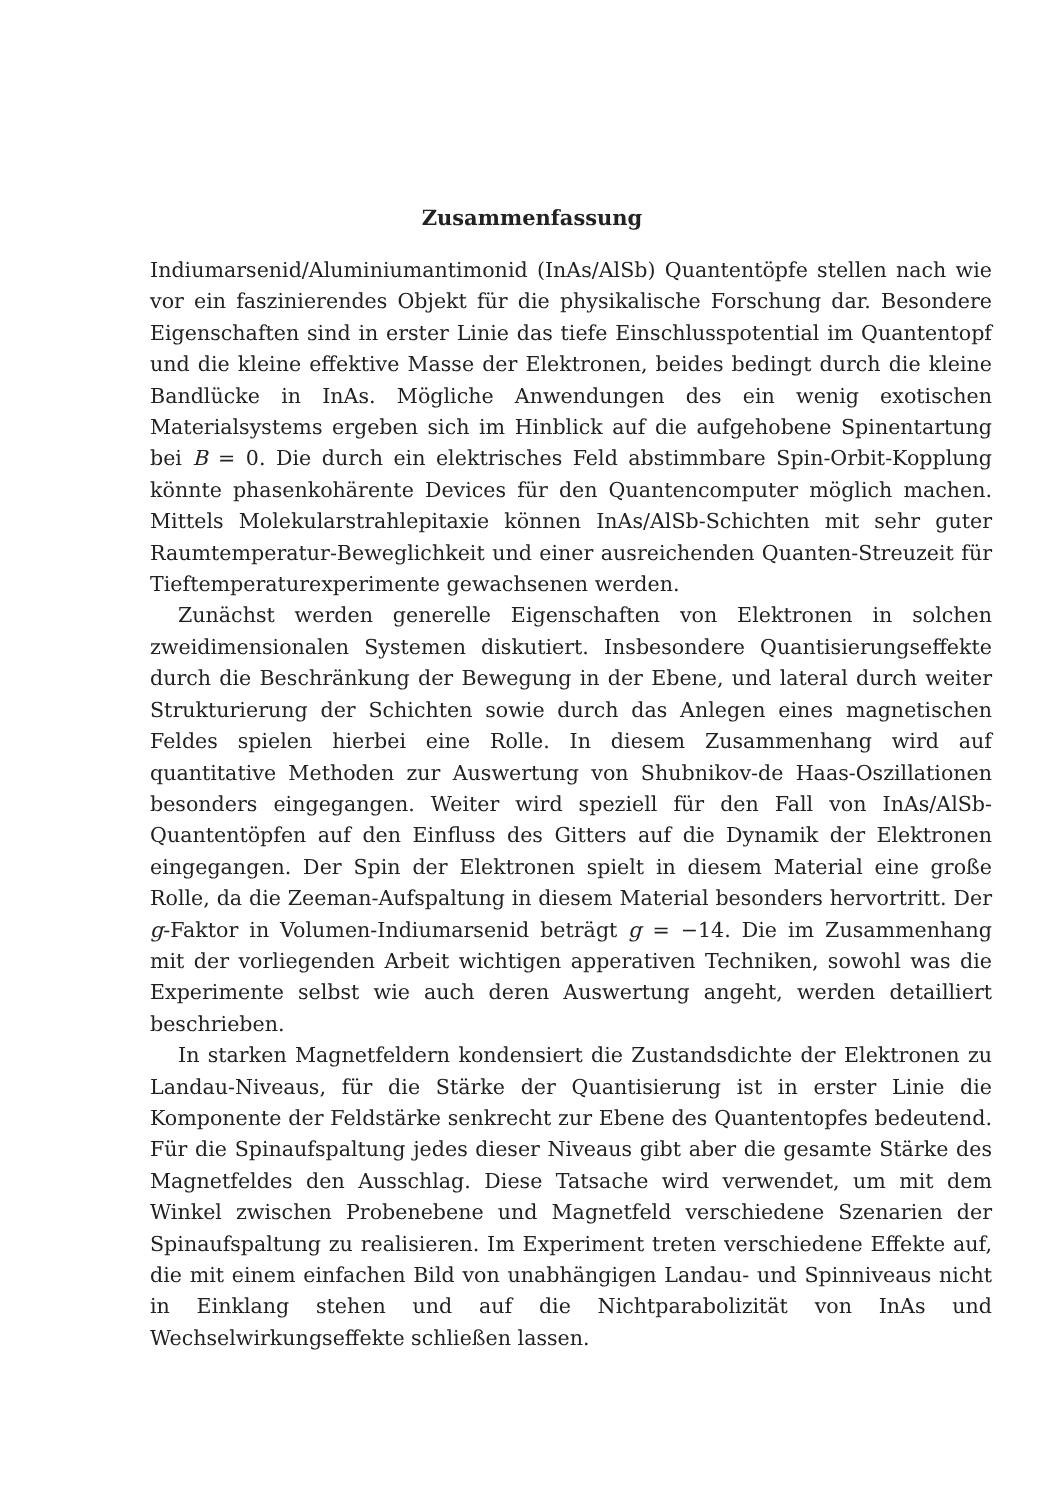Zusammenfassung
Indiumarsenid/Aluminiumantimonid (InAs/AlSb) Quantentöpfe stellen nach wie vor ein faszinierendes Objekt für die physikalische Forschung dar. Besondere Eigenschaften sind in erster Linie das tiefe Einschlusspotential im Quantentopf und die kleine effektive Masse der Elektronen, beides bedingt durch die kleine Bandlücke in InAs. Mögliche Anwendungen des ein wenig exotischen Materialsystems ergeben sich im Hinblick auf die aufgehobene Spinentartung bei B = 0. Die durch ein elektrisches Feld abstimmbare Spin-Orbit-Kopplung könnte phasenkohärente Devices für den Quantencomputer möglich machen. Mittels Molekularstrahlepitaxie können InAs/AlSb-Schichten mit sehr guter Raumtemperatur-Beweglichkeit und einer ausreichenden Quanten-Streuzeit für Tieftemperaturexperimente gewachsenen werden.
Zunächst werden generelle Eigenschaften von Elektronen in solchen zweidimensionalen Systemen diskutiert. Insbesondere Quantisierungseffekte durch die Beschränkung der Bewegung in der Ebene, und lateral durch weiter Strukturierung der Schichten sowie durch das Anlegen eines magnetischen Feldes spielen hierbei eine Rolle. In diesem Zusammenhang wird auf quantitative Methoden zur Auswertung von Shubnikov-de Haas-Oszillationen besonders eingegangen. Weiter wird speziell für den Fall von InAs/AlSb-Quantentöpfen auf den Einfluss des Gitters auf die Dynamik der Elektronen eingegangen. Der Spin der Elektronen spielt in diesem Material eine große Rolle, da die Zeeman-Aufspaltung in diesem Material besonders hervortritt. Der g-Faktor in Volumen-Indiumarsenid beträgt g = −14. Die im Zusammenhang mit der vorliegenden Arbeit wichtigen apperativen Techniken, sowohl was die Experimente selbst wie auch deren Auswertung angeht, werden detailliert beschrieben.
In starken Magnetfeldern kondensiert die Zustandsdichte der Elektronen zu Landau-Niveaus, für die Stärke der Quantisierung ist in erster Linie die Komponente der Feldstärke senkrecht zur Ebene des Quantentopfes bedeutend. Für die Spinaufspaltung jedes dieser Niveaus gibt aber die gesamte Stärke des Magnetfeldes den Ausschlag. Diese Tatsache wird verwendet, um mit dem Winkel zwischen Probenebene und Magnetfeld verschiedene Szenarien der Spinaufspaltung zu realisieren. Im Experiment treten verschiedene Effekte auf, die mit einem einfachen Bild von unabhängigen Landau- und Spinniveaus nicht in Einklang stehen und auf die Nichtparabolizität von InAs und Wechselwirkungseffekte schließen lassen.